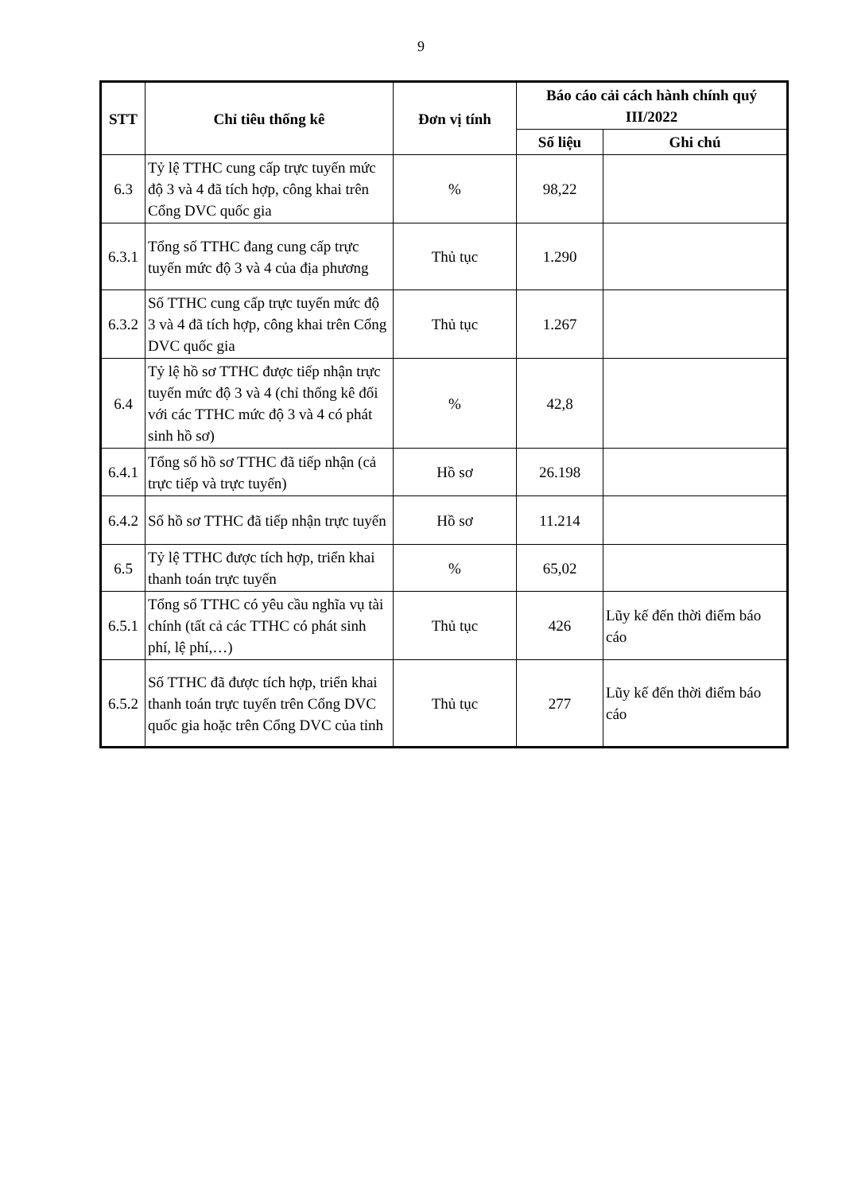9
| STT | Chỉ tiêu thống kê | Đơn vị tính | Báo cáo cải cách hành chính quý III/2022 | |
| --- | --- | --- | --- | --- |
| | | | Số liệu | Ghi chú |
| 6.3 | Tỷ lệ TTHC cung cấp trực tuyến mức độ 3 và 4 đã tích hợp, công khai trên Cổng DVC quốc gia | % | 98,22 | |
| 6.3.1 | Tổng số TTHC đang cung cấp trực tuyến mức độ 3 và 4 của địa phương | Thủ tục | 1.290 | |
| 6.3.2 | Số TTHC cung cấp trực tuyến mức độ 3 và 4 đã tích hợp, công khai trên Cổng DVC quốc gia | Thủ tục | 1.267 | |
| 6.4 | Tỷ lệ hồ sơ TTHC được tiếp nhận trực tuyến mức độ 3 và 4 (chỉ thống kê đối với các TTHC mức độ 3 và 4 có phát sinh hồ sơ) | % | 42,8 | |
| 6.4.1 | Tổng số hồ sơ TTHC đã tiếp nhận (cả trực tiếp và trực tuyến) | Hồ sơ | 26.198 | |
| 6.4.2 | Số hồ sơ TTHC đã tiếp nhận trực tuyến | Hồ sơ | 11.214 | |
| 6.5 | Tỷ lệ TTHC được tích hợp, triển khai thanh toán trực tuyến | % | 65,02 | |
| 6.5.1 | Tổng số TTHC có yêu cầu nghĩa vụ tài chính (tất cả các TTHC có phát sinh phí, lệ phí,…) | Thủ tục | 426 | Lũy kế đến thời điểm báo cáo |
| 6.5.2 | Số TTHC đã được tích hợp, triển khai thanh toán trực tuyến trên Cổng DVC quốc gia hoặc trên Cổng DVC của tỉnh | Thủ tục | 277 | Lũy kế đến thời điểm báo cáo |